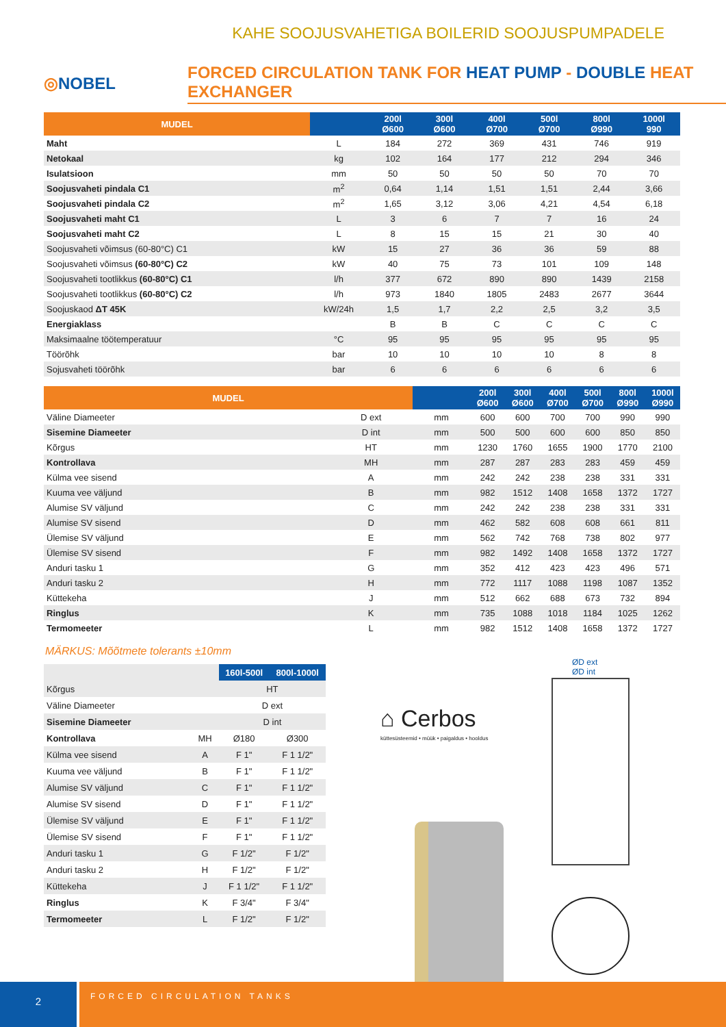KAHE SOOJUSVAHETIGA BOILERID SOOJUSPUMPADELE
◎NOBEL
FORCED CIRCULATION TANK FOR HEAT PUMP - DOUBLE HEAT EXCHANGER
| MUDEL | | 200l Ø600 | 300l Ø600 | 400l Ø700 | 500l Ø700 | 800l Ø990 | 1000l 990 |
| --- | --- | --- | --- | --- | --- | --- | --- |
| Maht | L | 184 | 272 | 369 | 431 | 746 | 919 |
| Netokaal | kg | 102 | 164 | 177 | 212 | 294 | 346 |
| Isulatsioon | mm | 50 | 50 | 50 | 50 | 70 | 70 |
| Soojusvaheti pindala C1 | m<sup>2</sup> | 0,64 | 1,14 | 1,51 | 1,51 | 2,44 | 3,66 |
| Soojusvaheti pindala C2 | m<sup>2</sup> | 1,65 | 3,12 | 3,06 | 4,21 | 4,54 | 6,18 |
| Soojusvaheti maht C1 | L | 3 | 6 | 7 | 7 | 16 | 24 |
| Soojusvaheti maht C2 | L | 8 | 15 | 15 | 21 | 30 | 40 |
| Soojusvaheti võimsus (60-80°C) C1 | kW | 15 | 27 | 36 | 36 | 59 | 88 |
| Soojusvaheti võimsus (60-80°C) C2 | kW | 40 | 75 | 73 | 101 | 109 | 148 |
| Soojusvaheti tootlikkus (60-80°C) C1 | l/h | 377 | 672 | 890 | 890 | 1439 | 2158 |
| Soojusvaheti tootlikkus (60-80°C) C2 | l/h | 973 | 1840 | 1805 | 2483 | 2677 | 3644 |
| Soojuskaod ΔT 45K | kW/24h | 1,5 | 1,7 | 2,2 | 2,5 | 3,2 | 3,5 |
| Energiaklass | | B | B | C | C | C | C |
| Maksimaalne töötemperatuur | °C | 95 | 95 | 95 | 95 | 95 | 95 |
| Töörõhk | bar | 10 | 10 | 10 | 10 | 8 | 8 |
| Sojusvaheti töörõhk | bar | 6 | 6 | 6 | 6 | 6 | 6 |
| MUDEL | | | 200l Ø600 | 300l Ø600 | 400l Ø700 | 500l Ø700 | 800l Ø990 | 1000l Ø990 |
| --- | --- | --- | --- | --- | --- | --- | --- | --- |
| Väline Diameeter | D ext | mm | 600 | 600 | 700 | 700 | 990 | 990 |
| Sisemine Diameeter | D int | mm | 500 | 500 | 600 | 600 | 850 | 850 |
| Kõrgus | HT | mm | 1230 | 1760 | 1655 | 1900 | 1770 | 2100 |
| Kontrollava | MH | mm | 287 | 287 | 283 | 283 | 459 | 459 |
| Külma vee sisend | A | mm | 242 | 242 | 238 | 238 | 331 | 331 |
| Kuuma vee väljund | B | mm | 982 | 1512 | 1408 | 1658 | 1372 | 1727 |
| Alumise SV väljund | C | mm | 242 | 242 | 238 | 238 | 331 | 331 |
| Alumise SV sisend | D | mm | 462 | 582 | 608 | 608 | 661 | 811 |
| Ülemise SV väljund | E | mm | 562 | 742 | 768 | 738 | 802 | 977 |
| Ülemise SV sisend | F | mm | 982 | 1492 | 1408 | 1658 | 1372 | 1727 |
| Anduri tasku 1 | G | mm | 352 | 412 | 423 | 423 | 496 | 571 |
| Anduri tasku 2 | H | mm | 772 | 1117 | 1088 | 1198 | 1087 | 1352 |
| Küttekeha | J | mm | 512 | 662 | 688 | 673 | 732 | 894 |
| Ringlus | K | mm | 735 | 1088 | 1018 | 1184 | 1025 | 1262 |
| Termomeeter | L | mm | 982 | 1512 | 1408 | 1658 | 1372 | 1727 |
MÄRKUS: Mõõtmete tolerants ±10mm
| | | 160l-500l | 800l-1000l |
| Kõrgus | | HT | |
| Väline Diameeter | | D ext | |
| Sisemine Diameeter | | D int | |
| Kontrollava | MH | Ø180 | Ø300 |
| Külma vee sisend | A | F 1" | F 1 1/2" |
| Kuuma vee väljund | B | F 1" | F 1 1/2" |
| Alumise SV väljund | C | F 1" | F 1 1/2" |
| Alumise SV sisend | D | F 1" | F 1 1/2" |
| Ülemise SV väljund | E | F 1" | F 1 1/2" |
| Ülemise SV sisend | F | F 1" | F 1 1/2" |
| Anduri tasku 1 | G | F 1/2" | F 1/2" |
| Anduri tasku 2 | H | F 1/2" | F 1/2" |
| Küttekeha | J | F 1 1/2" | F 1 1/2" |
| Ringlus | K | F 3/4" | F 3/4" |
| Termomeeter | L | F 1/2" | F 1/2" |
⌂ Cerbos
küttesüsteemid • müük • paigaldus • hooldus
ØD ext
ØD int
2
FORCED CIRCULATION TANKS